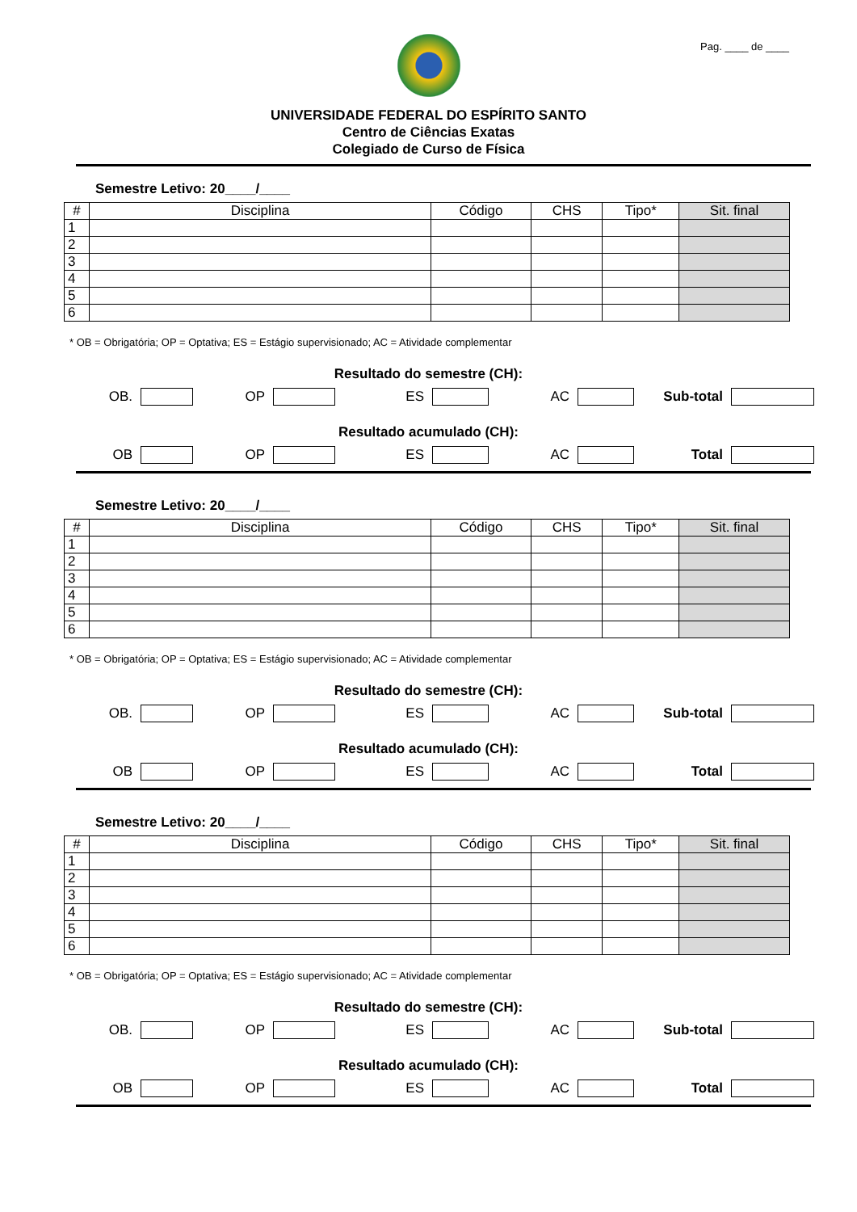Pag. ____ de ____
UNIVERSIDADE FEDERAL DO ESPÍRITO SANTO
Centro de Ciências Exatas
Colegiado de Curso de Física
Semestre Letivo: 20____/____
| # | Disciplina | Código | CHS | Tipo* | Sit. final |
| --- | --- | --- | --- | --- | --- |
| 1 | | | | | |
| 2 | | | | | |
| 3 | | | | | |
| 4 | | | | | |
| 5 | | | | | |
| 6 | | | | | |
* OB = Obrigatória; OP = Optativa; ES = Estágio supervisionado; AC = Atividade complementar
Resultado do semestre (CH):
OB. OP ES AC Sub-total
Resultado acumulado (CH):
OB OP ES AC Total
Semestre Letivo: 20____/____
| # | Disciplina | Código | CHS | Tipo* | Sit. final |
| --- | --- | --- | --- | --- | --- |
| 1 | | | | | |
| 2 | | | | | |
| 3 | | | | | |
| 4 | | | | | |
| 5 | | | | | |
| 6 | | | | | |
* OB = Obrigatória; OP = Optativa; ES = Estágio supervisionado; AC = Atividade complementar
Resultado do semestre (CH):
OB. OP ES AC Sub-total
Resultado acumulado (CH):
OB OP ES AC Total
Semestre Letivo: 20____/____
| # | Disciplina | Código | CHS | Tipo* | Sit. final |
| --- | --- | --- | --- | --- | --- |
| 1 | | | | | |
| 2 | | | | | |
| 3 | | | | | |
| 4 | | | | | |
| 5 | | | | | |
| 6 | | | | | |
* OB = Obrigatória; OP = Optativa; ES = Estágio supervisionado; AC = Atividade complementar
Resultado do semestre (CH):
OB. OP ES AC Sub-total
Resultado acumulado (CH):
OB OP ES AC Total